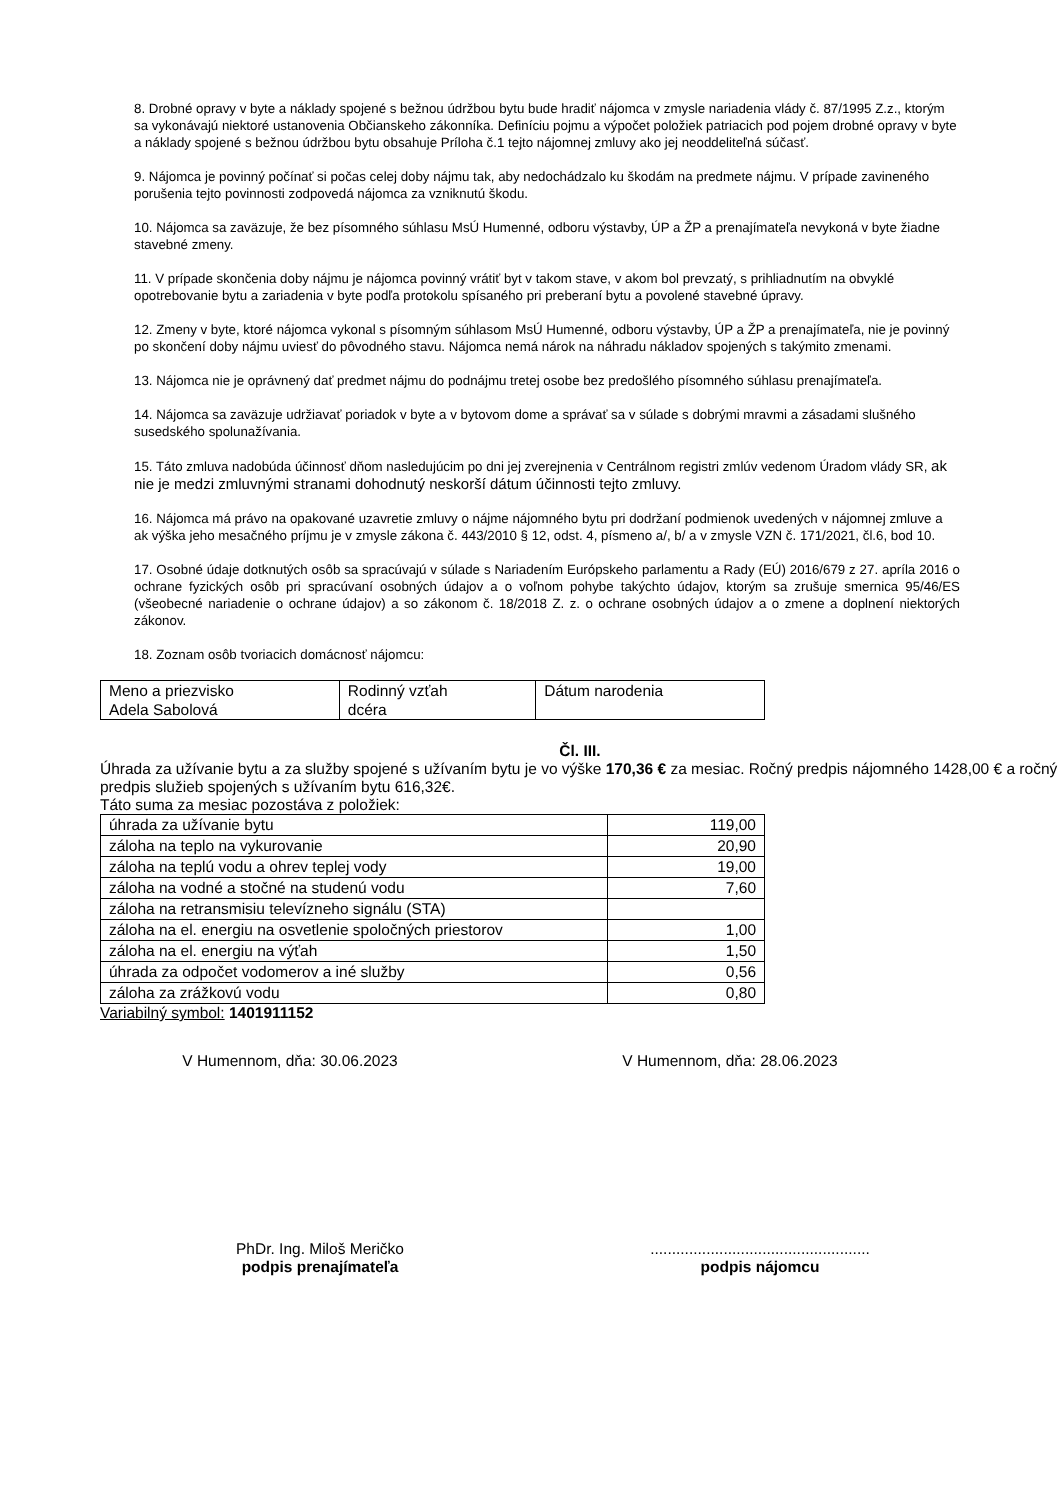8. Drobné opravy v byte a náklady spojené s bežnou údržbou bytu bude hradiť nájomca v zmysle nariadenia vlády č. 87/1995 Z.z., ktorým sa vykonávajú niektoré ustanovenia Občianskeho zákonníka. Definíciu pojmu a výpočet položiek patriacich pod pojem drobné opravy v byte a náklady spojené s bežnou údržbou bytu obsahuje Príloha č.1 tejto nájomnej zmluvy ako jej neoddeliteľná súčasť.
9. Nájomca je povinný počínať si počas celej doby nájmu tak, aby nedochádzalo ku škodám na predmete nájmu. V prípade zavineného porušenia tejto povinnosti zodpovedá nájomca za vzniknutú škodu.
10. Nájomca sa zaväzuje, že bez písomného súhlasu MsÚ Humenné, odboru výstavby, ÚP a ŽP a prenajímateľa nevykoná v byte žiadne stavebné zmeny.
11. V prípade skončenia doby nájmu je nájomca povinný vrátiť byt v takom stave, v akom bol prevzatý, s prihliadnutím na obvyklé opotrebovanie bytu a zariadenia v byte podľa protokolu spísaného pri preberaní bytu a povolené stavebné úpravy.
12. Zmeny v byte, ktoré nájomca vykonal s písomným súhlasom MsÚ Humenné, odboru výstavby, ÚP a ŽP a prenajímateľa, nie je povinný po skončení doby nájmu uviesť do pôvodného stavu. Nájomca nemá nárok na náhradu nákladov spojených s takýmito zmenami.
13. Nájomca nie je oprávnený dať predmet nájmu do podnájmu tretej osobe bez predošlého písomného súhlasu prenajímateľa.
14. Nájomca sa zaväzuje udržiavať poriadok v byte a v bytovom dome a správať sa v súlade s dobrými mravmi a zásadami slušného susedského spolunažívania.
15. Táto zmluva nadobúda účinnosť dňom nasledujúcim po dni jej zverejnenia v Centrálnom registri zmlúv vedenom Úradom vlády SR, ak nie je medzi zmluvnými stranami dohodnutý neskorší dátum účinnosti tejto zmluvy.
16. Nájomca má právo na opakované uzavretie zmluvy o nájme nájomného bytu pri dodržaní podmienok uvedených v nájomnej zmluve a ak výška jeho mesačného príjmu je v zmysle zákona č. 443/2010 § 12, odst. 4, písmeno a/, b/ a v zmysle VZN č. 171/2021, čl.6, bod 10.
17. Osobné údaje dotknutých osôb sa spracúvajú v súlade s Nariadením Európskeho parlamentu a Rady (EÚ) 2016/679 z 27. apríla 2016 o ochrane fyzických osôb pri spracúvaní osobných údajov a o voľnom pohybe takýchto údajov, ktorým sa zrušuje smernica 95/46/ES (všeobecné nariadenie o ochrane údajov) a so zákonom č. 18/2018 Z. z. o ochrane osobných údajov a o zmene a doplnení niektorých zákonov.
18. Zoznam osôb tvoriacich domácnosť nájomcu:
| Meno a priezvisko Adela Sabolová | Rodinný vzťah dcéra | Dátum narodenia |
Čl. III.
Úhrada za užívanie bytu a za služby spojené s užívaním bytu je vo výške 170,36 € za mesiac. Ročný predpis nájomného 1428,00 € a ročný predpis služieb spojených s užívaním bytu 616,32€.
Táto suma za mesiac pozostáva z položiek:
| úhrada za užívanie bytu | 119,00 |
| záloha na teplo na vykurovanie | 20,90 |
| záloha na teplú vodu a ohrev teplej vody | 19,00 |
| záloha na vodné a stočné na studenú vodu | 7,60 |
| záloha na retransmisiu televízneho signálu (STA) | |
| záloha na el. energiu na osvetlenie spoločných priestorov | 1,00 |
| záloha na el. energiu na výťah | 1,50 |
| úhrada za odpočet vodomerov a iné služby | 0,56 |
| záloha za zrážkovú vodu | 0,80 |
Variabilný symbol: 1401911152
V Humennom, dňa: 30.06.2023 V Humennom, dňa: 28.06.2023
PhDr. Ing. Miloš Meričko
podpis prenajímateľa
...................................................
podpis nájomcu